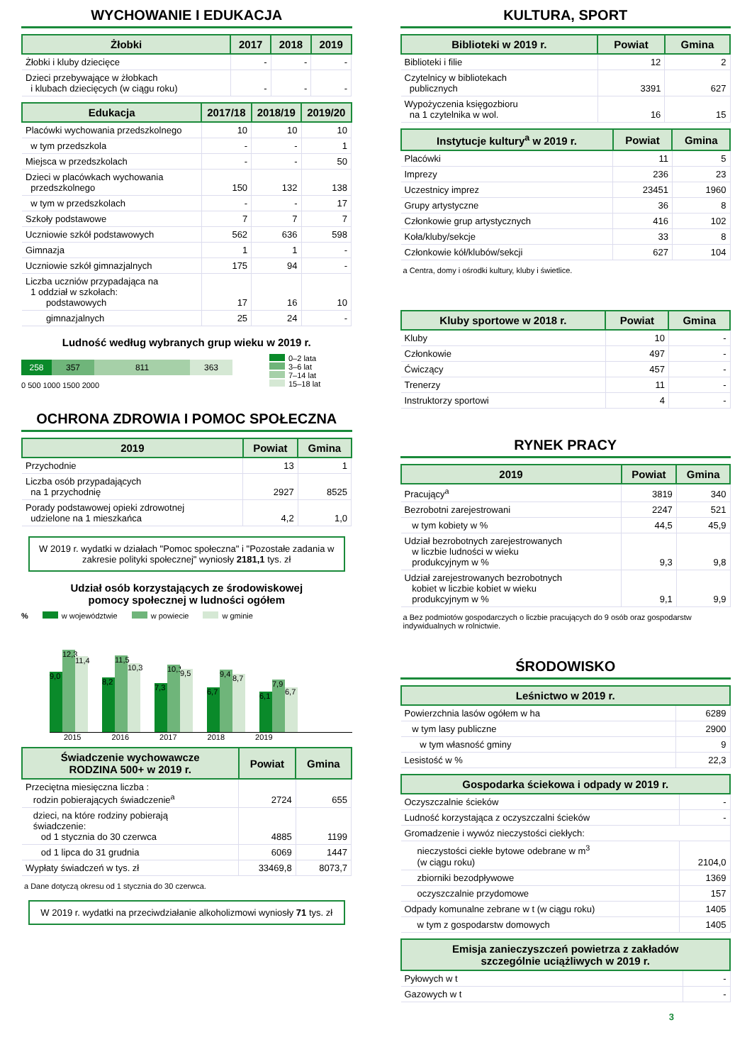WYCHOWANIE I EDUKACJA
| Żłobki | 2017 | 2018 | 2019 |
| --- | --- | --- | --- |
| Żłobki i kluby dziecięce | - | - | - |
| Dzieci przebywające w żłobkach i klubach dziecięcych (w ciągu roku) | - | - | - |
| Edukacja | 2017/18 | 2018/19 | 2019/20 |
| --- | --- | --- | --- |
| Placówki wychowania przedszkolnego | 10 | 10 | 10 |
| w tym przedszkola | - | - | 1 |
| Miejsca w przedszkolach | - | - | 50 |
| Dzieci w placówkach wychowania przedszkolnego | 150 | 132 | 138 |
| w tym w przedszkolach | - | - | 17 |
| Szkoły podstawowe | 7 | 7 | 7 |
| Uczniowie szkół podstawowych | 562 | 636 | 598 |
| Gimnazja | 1 | 1 | - |
| Uczniowie szkół gimnazjalnych | 175 | 94 | - |
| Liczba uczniów przypadająca na 1 oddział w szkołach: podstawowych | 17 | 16 | 10 |
| gimnazjalnych | 25 | 24 | - |
Ludność według wybranych grup wieku w 2019 r.
258 357 811 363
0 500 1000 1500 2000
0–2 lata
3–6 lat
7–14 lat
15–18 lat
OCHRONA ZDROWIA I POMOC SPOŁECZNA
| 2019 | Powiat | Gmina |
| --- | --- | --- |
| Przychodnie | 13 | 1 |
| Liczba osób przypadających na 1 przychodnię | 2927 | 8525 |
| Porady podstawowej opieki zdrowotnej udzielone na 1 mieszkańca | 4,2 | 1,0 |
W 2019 r. wydatki w działach "Pomoc społeczna" i "Pozostałe zadania w zakresie polityki społecznej" wyniosły 2181,1 tys. zł
Udział osób korzystających ze środowiskowej
pomocy społecznej w ludności ogółem
% w województwie w powiecie w gminie
9,0
12,3
11,4
8,2
11,5
10,3
7,3
10,1
9,5
6,7
9,4
8,7
6,1
7,9
6,7
2015 2016 2017 2018 2019
| Świadczenie wychowawcze RODZINA 500+ w 2019 r. | Powiat | Gmina |
| --- | --- | --- |
| Przeciętna miesięczna liczba : rodzin pobierających świadczenie<sup>a</sup> | 2724 | 655 |
| dzieci, na które rodziny pobierają świadczenie: od 1 stycznia do 30 czerwca | 4885 | 1199 |
| od 1 lipca do 31 grudnia | 6069 | 1447 |
| Wypłaty świadczeń w tys. zł | 33469,8 | 8073,7 |
a Dane dotyczą okresu od 1 stycznia do 30 czerwca.
W 2019 r. wydatki na przeciwdziałanie alkoholizmowi wyniosły 71 tys. zł
KULTURA, SPORT
| Biblioteki w 2019 r. | Powiat | Gmina |
| --- | --- | --- |
| Biblioteki i filie | 12 | 2 |
| Czytelnicy w bibliotekach publicznych | 3391 | 627 |
| Wypożyczenia księgozbioru na 1 czytelnika w wol. | 16 | 15 |
| Instytucje kultury<sup>a</sup> w 2019 r. | Powiat | Gmina |
| --- | --- | --- |
| Placówki | 11 | 5 |
| Imprezy | 236 | 23 |
| Uczestnicy imprez | 23451 | 1960 |
| Grupy artystyczne | 36 | 8 |
| Członkowie grup artystycznych | 416 | 102 |
| Koła/kluby/sekcje | 33 | 8 |
| Członkowie kół/klubów/sekcji | 627 | 104 |
a Centra, domy i ośrodki kultury, kluby i świetlice.
| Kluby sportowe w 2018 r. | Powiat | Gmina |
| --- | --- | --- |
| Kluby | 10 | - |
| Członkowie | 497 | - |
| Ćwiczący | 457 | - |
| Trenerzy | 11 | - |
| Instruktorzy sportowi | 4 | - |
RYNEK PRACY
| 2019 | Powiat | Gmina |
| --- | --- | --- |
| Pracujący<sup>a</sup> | 3819 | 340 |
| Bezrobotni zarejestrowani | 2247 | 521 |
| w tym kobiety w % | 44,5 | 45,9 |
| Udział bezrobotnych zarejestrowanych w liczbie ludności w wieku produkcyjnym w % | 9,3 | 9,8 |
| Udział zarejestrowanych bezrobotnych kobiet w liczbie kobiet w wieku produkcyjnym w % | 9,1 | 9,9 |
a Bez podmiotów gospodarczych o liczbie pracujących do 9 osób oraz gospodarstw indywidualnych w rolnictwie.
ŚRODOWISKO
| Leśnictwo w 2019 r. | |
| --- | --- |
| Powierzchnia lasów ogółem w ha | 6289 |
| w tym lasy publiczne | 2900 |
| w tym własność gminy | 9 |
| Lesistość w % | 22,3 |
| Gospodarka ściekowa i odpady w 2019 r. | |
| --- | --- |
| Oczyszczalnie ścieków | - |
| Ludność korzystająca z oczyszczalni ścieków | - |
| Gromadzenie i wywóz nieczystości ciekłych: | |
| nieczystości ciekłe bytowe odebrane w m<sup>3</sup> (w ciągu roku) | 2104,0 |
| zbiorniki bezodpływowe | 1369 |
| oczyszczalnie przydomowe | 157 |
| Odpady komunalne zebrane w t (w ciągu roku) | 1405 |
| w tym z gospodarstw domowych | 1405 |
| Emisja zanieczyszczeń powietrza z zakładów szczególnie uciążliwych w 2019 r. | |
| --- | --- |
| Pyłowych w t | - |
| Gazowych w t | - |
3